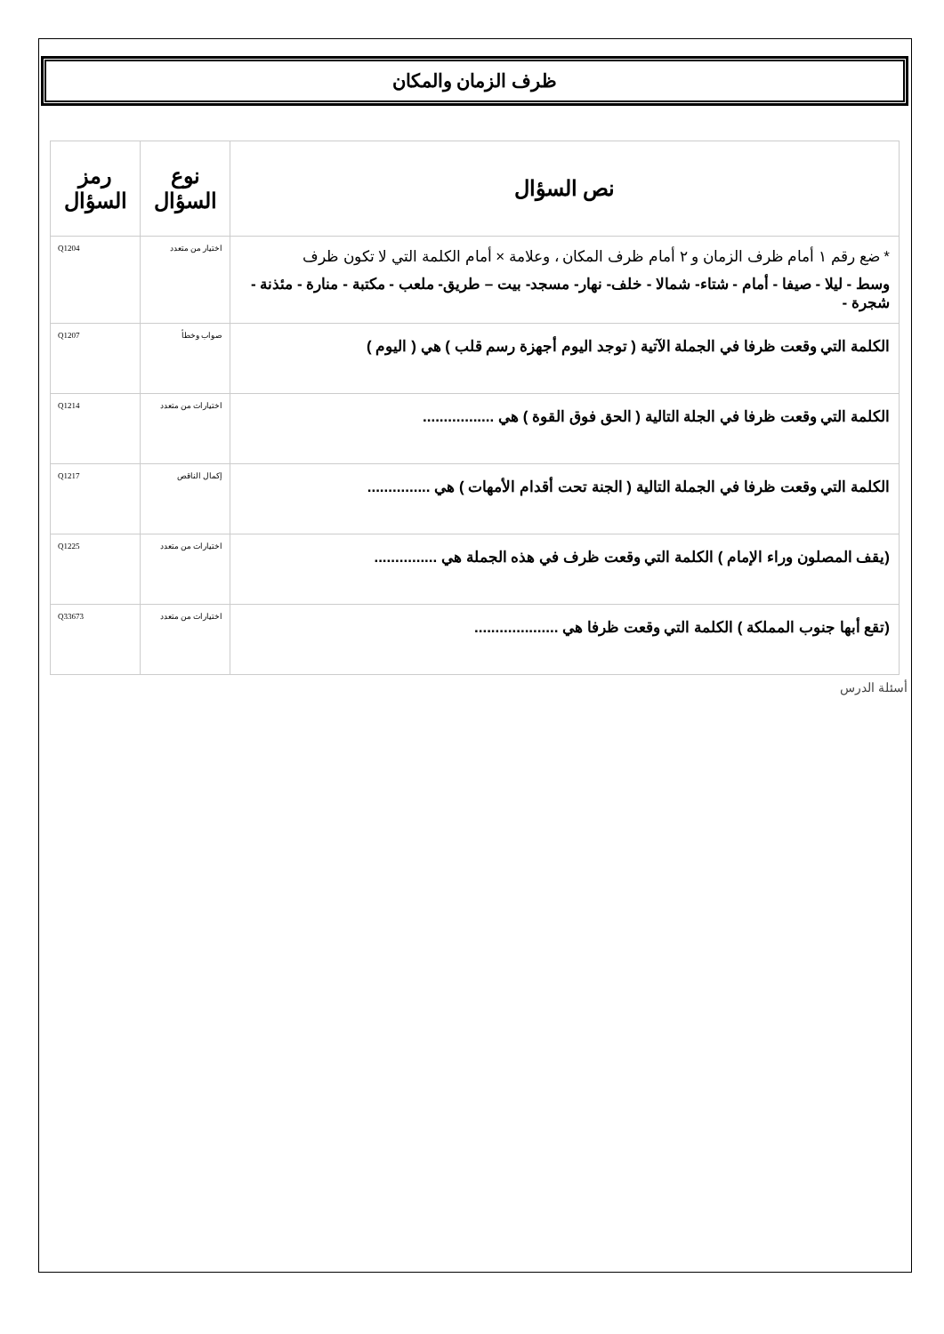ظرف الزمان والمكان
| نص السؤال | نوع السؤال | رمز السؤال |
| --- | --- | --- |
| * ضع رقم ١ أمام ظرف الزمان و ٢ أمام ظرف المكان ، وعلامة × أمام الكلمة التي لا تكون ظرف وسط - ليلا - صيفا - أمام - شتاء- شمالا - خلف- نهار- مسجد- بيت – طريق- ملعب - مكتبة - منارة - مئذنة - شجرة - | اختيار من متعدد | Q1204 |
| الكلمة التي وقعت ظرفا في الجملة الآتية ( توجد اليوم أجهزة رسم قلب ) هي ( اليوم ) | صواب وخطأ | Q1207 |
| الكلمة التي وقعت ظرفا في الجلة التالية ( الحق فوق القوة ) هي ................. | اختيارات من متعدد | Q1214 |
| الكلمة التي وقعت ظرفا في الجملة التالية ( الجنة تحت أقدام الأمهات ) هي ............... | إكمال الناقص | Q1217 |
| (يقف المصلون وراء الإمام ) الكلمة التي وقعت ظرف في هذه الجملة هي ............... | اختيارات من متعدد | Q1225 |
| (تقع أبها جنوب المملكة ) الكلمة التي وقعت ظرفا هي .................... | اختيارات من متعدد | Q33673 |
أسئلة الدرس